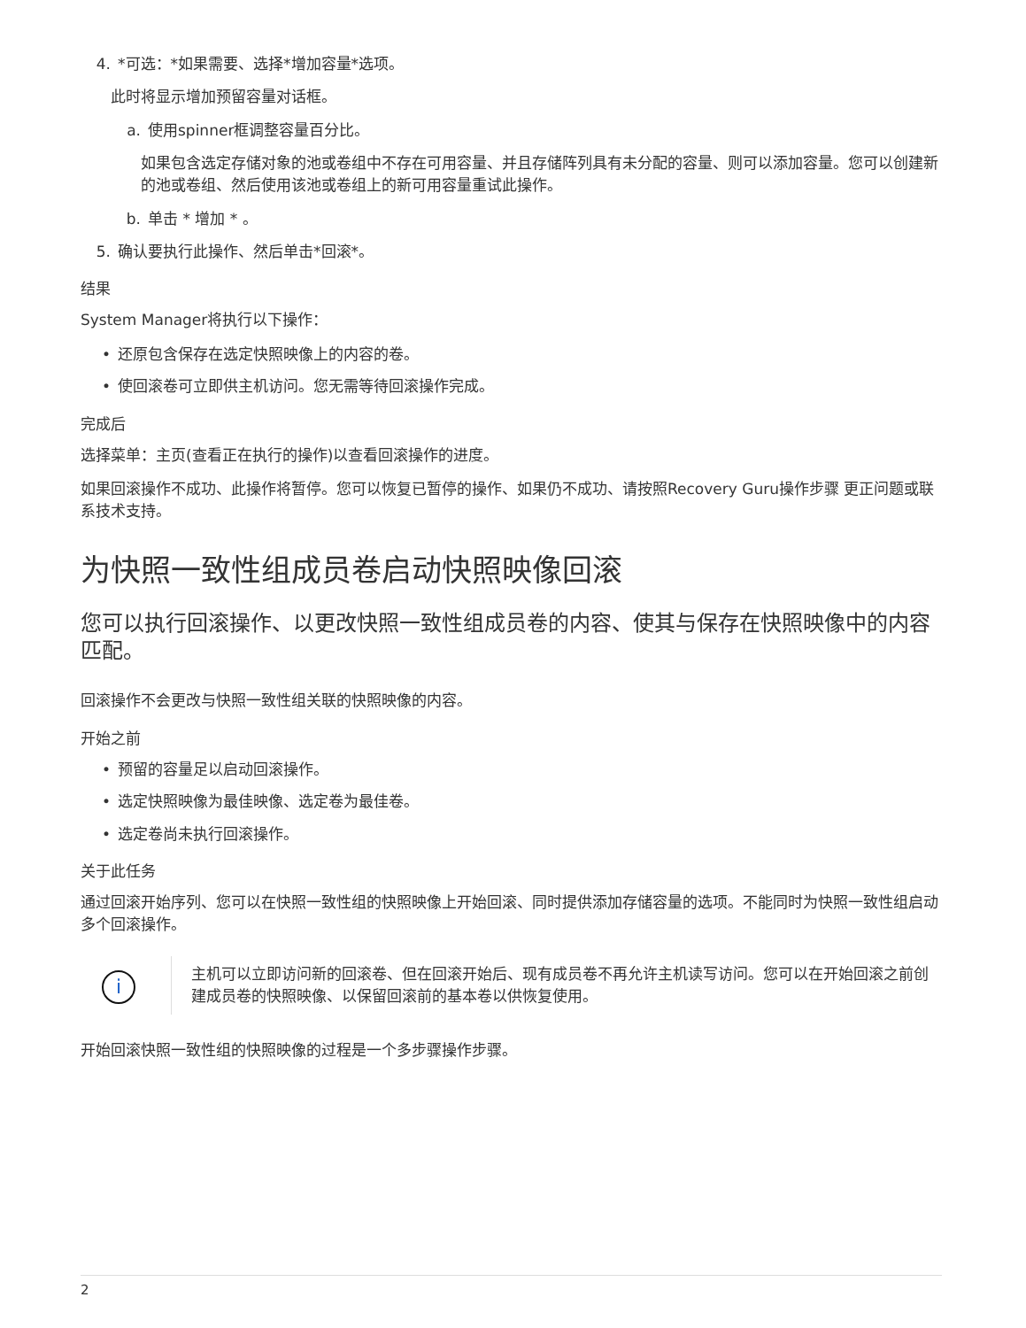4. *可选：*如果需要、选择*增加容量*选项。
此时将显示增加预留容量对话框。
a. 使用spinner框调整容量百分比。
如果包含选定存储对象的池或卷组中不存在可用容量、并且存储阵列具有未分配的容量、则可以添加容量。您可以创建新的池或卷组、然后使用该池或卷组上的新可用容量重试此操作。
b. 单击 * 增加 * 。
5. 确认要执行此操作、然后单击*回滚*。
结果
System Manager将执行以下操作：
• 还原包含保存在选定快照映像上的内容的卷。
• 使回滚卷可立即供主机访问。您无需等待回滚操作完成。
完成后
选择菜单：主页(查看正在执行的操作)以查看回滚操作的进度。
如果回滚操作不成功、此操作将暂停。您可以恢复已暂停的操作、如果仍不成功、请按照Recovery Guru操作步骤 更正问题或联系技术支持。
为快照一致性组成员卷启动快照映像回滚
您可以执行回滚操作、以更改快照一致性组成员卷的内容、使其与保存在快照映像中的内容匹配。
回滚操作不会更改与快照一致性组关联的快照映像的内容。
开始之前
• 预留的容量足以启动回滚操作。
• 选定快照映像为最佳映像、选定卷为最佳卷。
• 选定卷尚未执行回滚操作。
关于此任务
通过回滚开始序列、您可以在快照一致性组的快照映像上开始回滚、同时提供添加存储容量的选项。不能同时为快照一致性组启动多个回滚操作。
i
主机可以立即访问新的回滚卷、但在回滚开始后、现有成员卷不再允许主机读写访问。您可以在开始回滚之前创建成员卷的快照映像、以保留回滚前的基本卷以供恢复使用。
开始回滚快照一致性组的快照映像的过程是一个多步骤操作步骤。
2